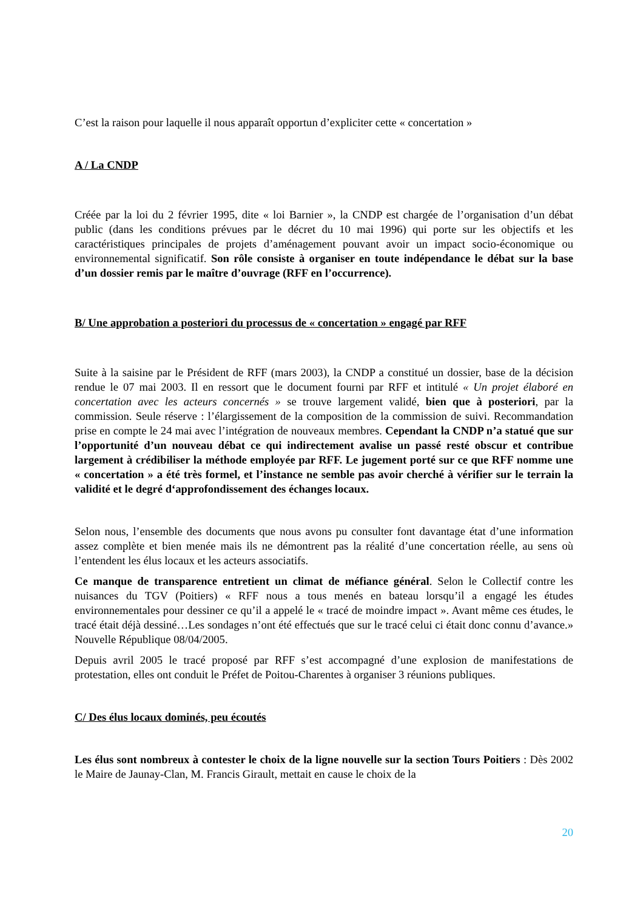C’est la raison pour laquelle il nous apparaît opportun d’expliciter cette « concertation »
A / La CNDP
Créée par la loi du 2 février 1995, dite « loi Barnier », la CNDP est chargée de l’organisation d’un débat public (dans les conditions prévues par le décret du 10 mai 1996) qui porte sur les objectifs et les caractéristiques principales de projets d’aménagement pouvant avoir un impact socio-économique ou environnemental significatif. Son rôle consiste à organiser en toute indépendance le débat sur la base d’un dossier remis par le maître d’ouvrage (RFF en l’occurrence).
B/ Une approbation a posteriori du processus de « concertation » engagé par RFF
Suite à la saisine par le Président de RFF (mars 2003), la CNDP a constitué un dossier, base de la décision rendue le 07 mai 2003. Il en ressort que le document fourni par RFF et intitulé « Un projet élaboré en concertation avec les acteurs concernés » se trouve largement validé, bien que à posteriori, par la commission. Seule réserve : l’élargissement de la composition de la commission de suivi. Recommandation prise en compte le 24 mai avec l’intégration de nouveaux membres. Cependant la CNDP n’a statué que sur l’opportunité d’un nouveau débat ce qui indirectement avalise un passé resté obscur et contribue largement à crédibiliser la méthode employée par RFF. Le jugement porté sur ce que RFF nomme une « concertation » a été très formel, et l’instance ne semble pas avoir cherché à vérifier sur le terrain la validité et le degré d‘approfondissement des échanges locaux.
Selon nous, l’ensemble des documents que nous avons pu consulter font davantage état d’une information assez complète et bien menée mais ils ne démontrent pas la réalité d’une concertation réelle, au sens où l’entendent les élus locaux et les acteurs associatifs.
Ce manque de transparence entretient un climat de méfiance général. Selon le Collectif contre les nuisances du TGV (Poitiers) « RFF nous a tous menés en bateau lorsqu’il a engagé les études environnementales pour dessiner ce qu’il a appelé le « tracé de moindre impact ». Avant même ces études, le tracé était déjà dessiné…Les sondages n’ont été effectués que sur le tracé celui ci était donc connu d’avance.» Nouvelle République 08/04/2005.
Depuis avril 2005 le tracé proposé par RFF s’est accompagné d’une explosion de manifestations de protestation, elles ont conduit le Préfet de Poitou-Charentes à organiser 3 réunions publiques.
C/ Des élus locaux dominés, peu écoutés
Les élus sont nombreux à contester le choix de la ligne nouvelle sur la section Tours Poitiers : Dès 2002 le Maire de Jaunay-Clan, M. Francis Girault, mettait en cause le choix de la
20